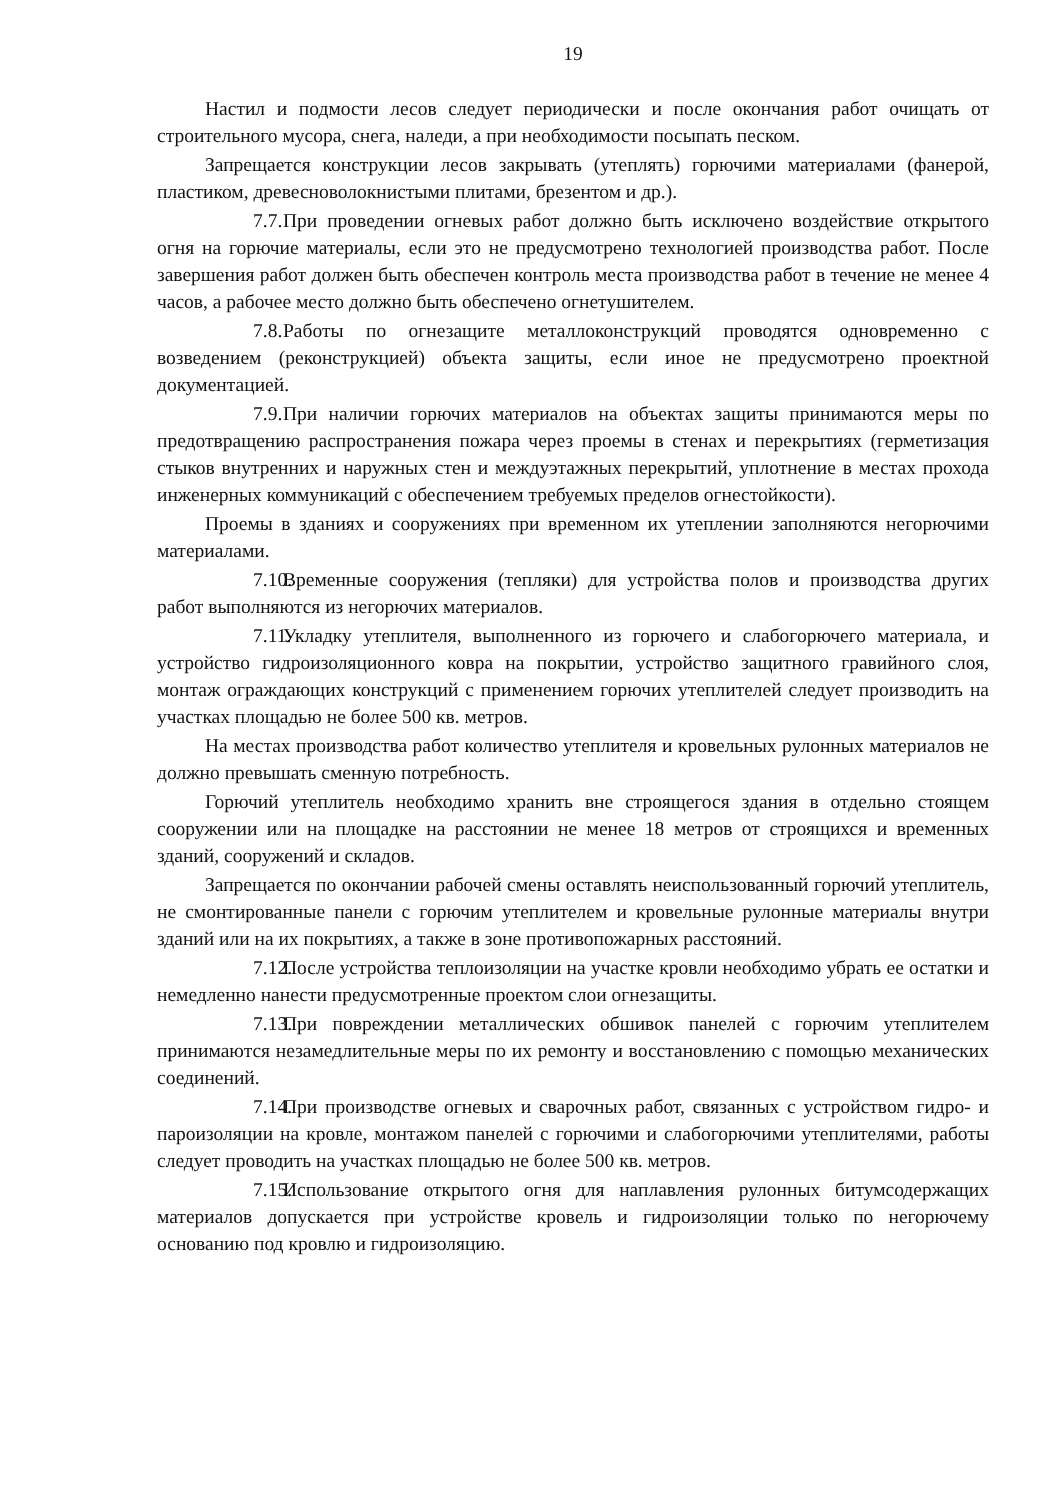19
Настил и подмости лесов следует периодически и после окончания работ очищать от строительного мусора, снега, наледи, а при необходимости посыпать песком.
Запрещается конструкции лесов закрывать (утеплять) горючими материалами (фанерой, пластиком, древесноволокнистыми плитами, брезентом и др.).
7.7. При проведении огневых работ должно быть исключено воздействие открытого огня на горючие материалы, если это не предусмотрено технологией производства работ. После завершения работ должен быть обеспечен контроль места производства работ в течение не менее 4 часов, а рабочее место должно быть обеспечено огнетушителем.
7.8. Работы по огнезащите металлоконструкций проводятся одновременно с возведением (реконструкцией) объекта защиты, если иное не предусмотрено проектной документацией.
7.9. При наличии горючих материалов на объектах защиты принимаются меры по предотвращению распространения пожара через проемы в стенах и перекрытиях (герметизация стыков внутренних и наружных стен и междуэтажных перекрытий, уплотнение в местах прохода инженерных коммуникаций с обеспечением требуемых пределов огнестойкости).
Проемы в зданиях и сооружениях при временном их утеплении заполняются негорючими материалами.
7.10. Временные сооружения (тепляки) для устройства полов и производства других работ выполняются из негорючих материалов.
7.11. Укладку утеплителя, выполненного из горючего и слабогорючего материала, и устройство гидроизоляционного ковра на покрытии, устройство защитного гравийного слоя, монтаж ограждающих конструкций с применением горючих утеплителей следует производить на участках площадью не более 500 кв. метров.
На местах производства работ количество утеплителя и кровельных рулонных материалов не должно превышать сменную потребность.
Горючий утеплитель необходимо хранить вне строящегося здания в отдельно стоящем сооружении или на площадке на расстоянии не менее 18 метров от строящихся и временных зданий, сооружений и складов.
Запрещается по окончании рабочей смены оставлять неиспользованный горючий утеплитель, не смонтированные панели с горючим утеплителем и кровельные рулонные материалы внутри зданий или на их покрытиях, а также в зоне противопожарных расстояний.
7.12. После устройства теплоизоляции на участке кровли необходимо убрать ее остатки и немедленно нанести предусмотренные проектом слои огнезащиты.
7.13. При повреждении металлических обшивок панелей с горючим утеплителем принимаются незамедлительные меры по их ремонту и восстановлению с помощью механических соединений.
7.14. При производстве огневых и сварочных работ, связанных с устройством гидро- и пароизоляции на кровле, монтажом панелей с горючими и слабогорючими утеплителями, работы следует проводить на участках площадью не более 500 кв. метров.
7.15. Использование открытого огня для наплавления рулонных битумсодержащих материалов допускается при устройстве кровель и гидроизоляции только по негорючему основанию под кровлю и гидроизоляцию.